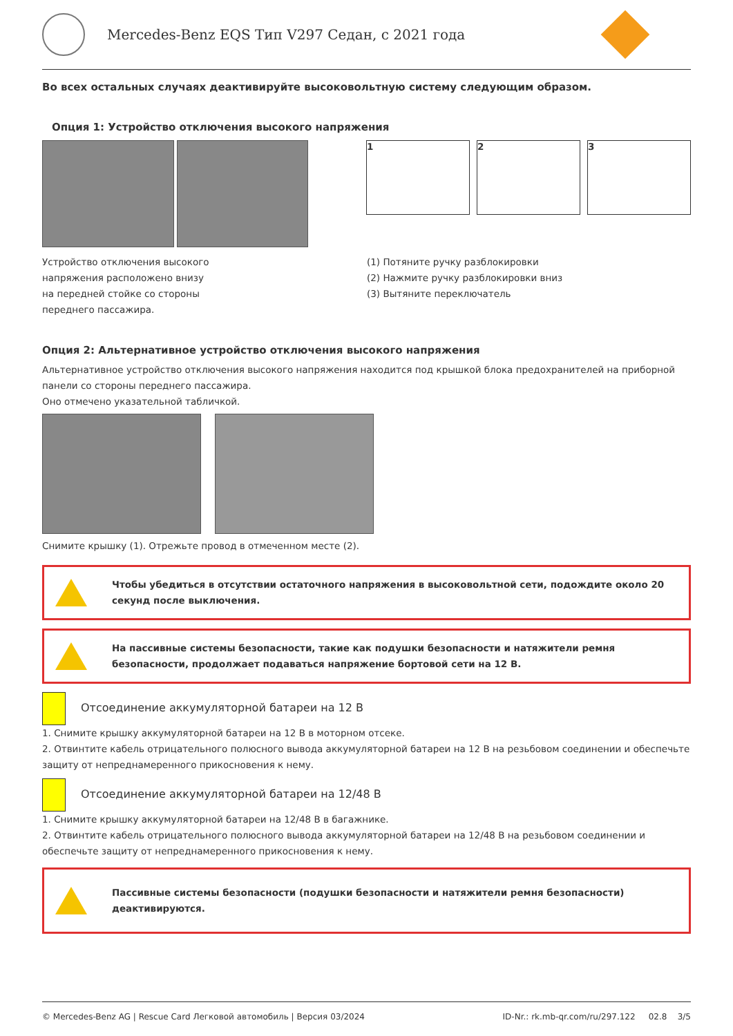Mercedes-Benz EQS Тип V297 Седан, с 2021 года
Во всех остальных случаях деактивируйте высоковольтную систему следующим образом.
Опция 1: Устройство отключения высокого напряжения
1 2 3
Устройство отключения высокого
напряжения расположено внизу
на передней стойке со стороны
переднего пассажира.
(1) Потяните ручку разблокировки
(2) Нажмите ручку разблокировки вниз
(3) Вытяните переключатель
Опция 2: Альтернативное устройство отключения высокого напряжения
Альтернативное устройство отключения высокого напряжения находится под крышкой блока предохранителей на приборной панели со стороны переднего пассажира.
Оно отмечено указательной табличкой.
Снимите крышку (1). Отрежьте провод в отмеченном месте (2).
Чтобы убедиться в отсутствии остаточного напряжения в высоковольтной сети, подождите около 20 секунд после выключения.
На пассивные системы безопасности, такие как подушки безопасности и натяжители ремня безопасности, продолжает подаваться напряжение бортовой сети на 12 В.
Отсоединение аккумуляторной батареи на 12 В
1. Снимите крышку аккумуляторной батареи на 12 В в моторном отсеке.
2. Отвинтите кабель отрицательного полюсного вывода аккумуляторной батареи на 12 В на резьбовом соединении и обеспечьте защиту от непреднамеренного прикосновения к нему.
Отсоединение аккумуляторной батареи на 12/48 В
1. Снимите крышку аккумуляторной батареи на 12/48 В в багажнике.
2. Отвинтите кабель отрицательного полюсного вывода аккумуляторной батареи на 12/48 В на резьбовом соединении и обеспечьте защиту от непреднамеренного прикосновения к нему.
Пассивные системы безопасности (подушки безопасности и натяжители ремня безопасности) деактивируются.
© Mercedes-Benz AG | Rescue Card Легковой автомобиль | Версия 03/2024 ID-Nr.: rk.mb-qr.com/ru/297.122 02.8 3/5